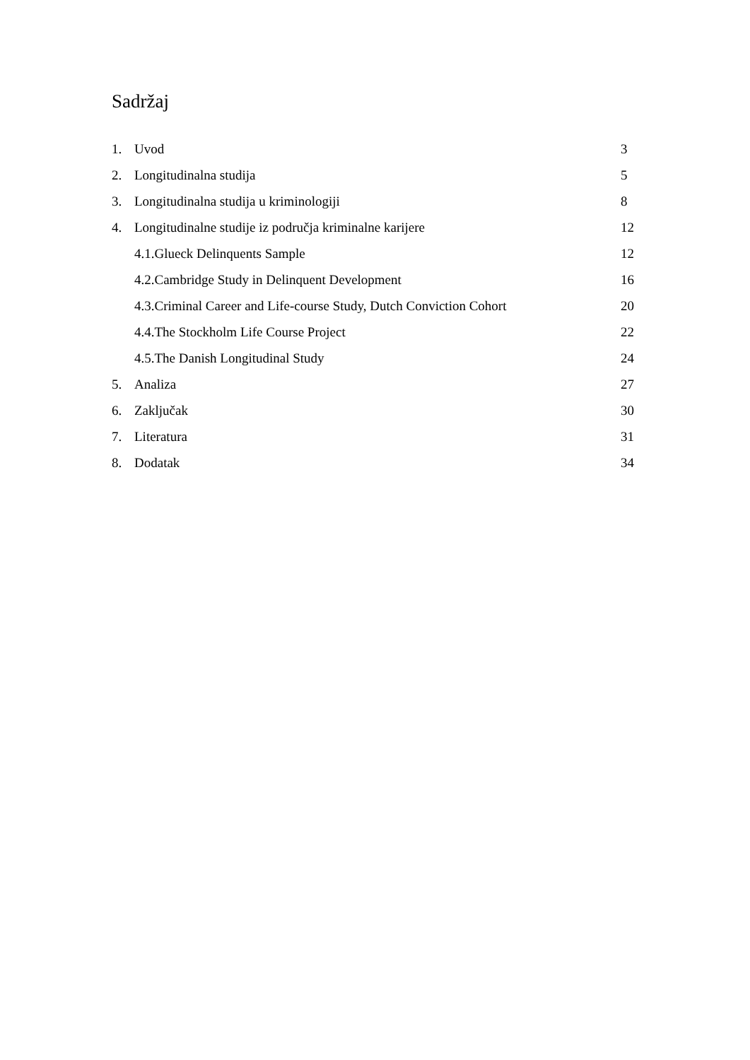Sadržaj
1. Uvod 3
2. Longitudinalna studija 5
3. Longitudinalna studija u kriminologiji 8
4. Longitudinalne studije iz područja kriminalne karijere 12
4.1.Glueck Delinquents Sample 12
4.2.Cambridge Study in Delinquent Development 16
4.3.Criminal Career and Life-course Study, Dutch Conviction Cohort 20
4.4.The Stockholm Life Course Project 22
4.5.The Danish Longitudinal Study 24
5. Analiza 27
6. Zaključak 30
7. Literatura 31
8. Dodatak 34